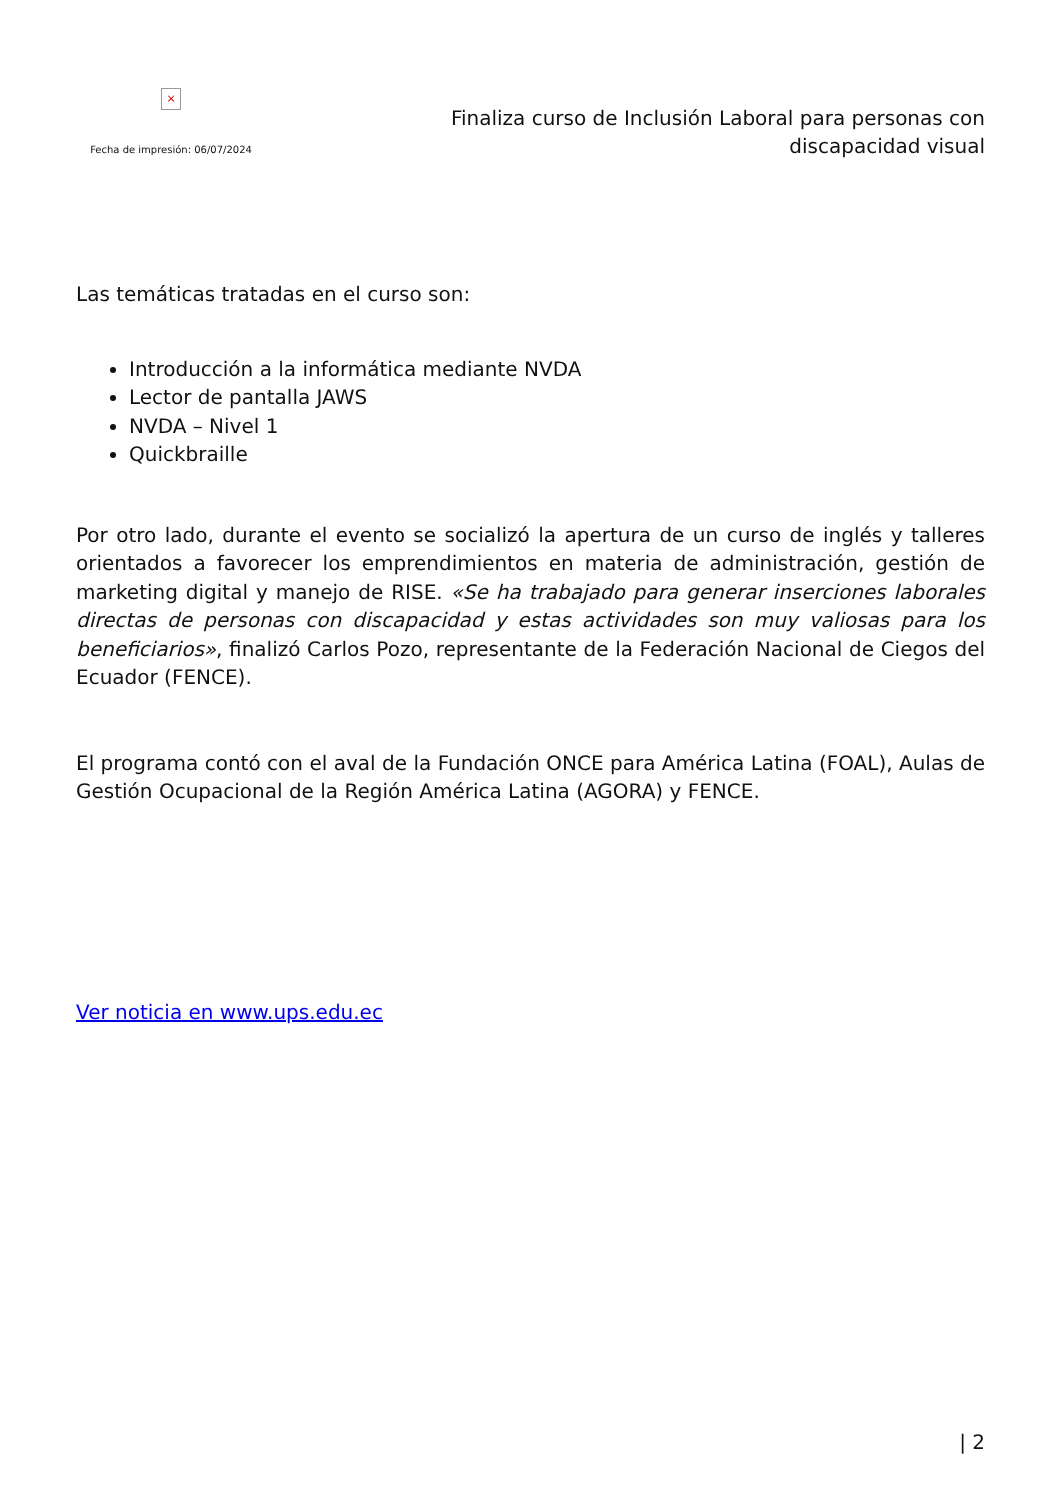×
Fecha de impresión: 06/07/2024
Finaliza curso de Inclusión Laboral para personas con discapacidad visual
Las temáticas tratadas en el curso son:
Introducción a la informática mediante NVDA
Lector de pantalla JAWS
NVDA – Nivel 1
Quickbraille
Por otro lado, durante el evento se socializó la apertura de un curso de inglés y talleres orientados a favorecer los emprendimientos en materia de administración, gestión de marketing digital y manejo de RISE. «Se ha trabajado para generar inserciones laborales directas de personas con discapacidad y estas actividades son muy valiosas para los beneficiarios», finalizó Carlos Pozo, representante de la Federación Nacional de Ciegos del Ecuador (FENCE).
El programa contó con el aval de la Fundación ONCE para América Latina (FOAL), Aulas de Gestión Ocupacional de la Región América Latina (AGORA) y FENCE.
Ver noticia en www.ups.edu.ec
| 2